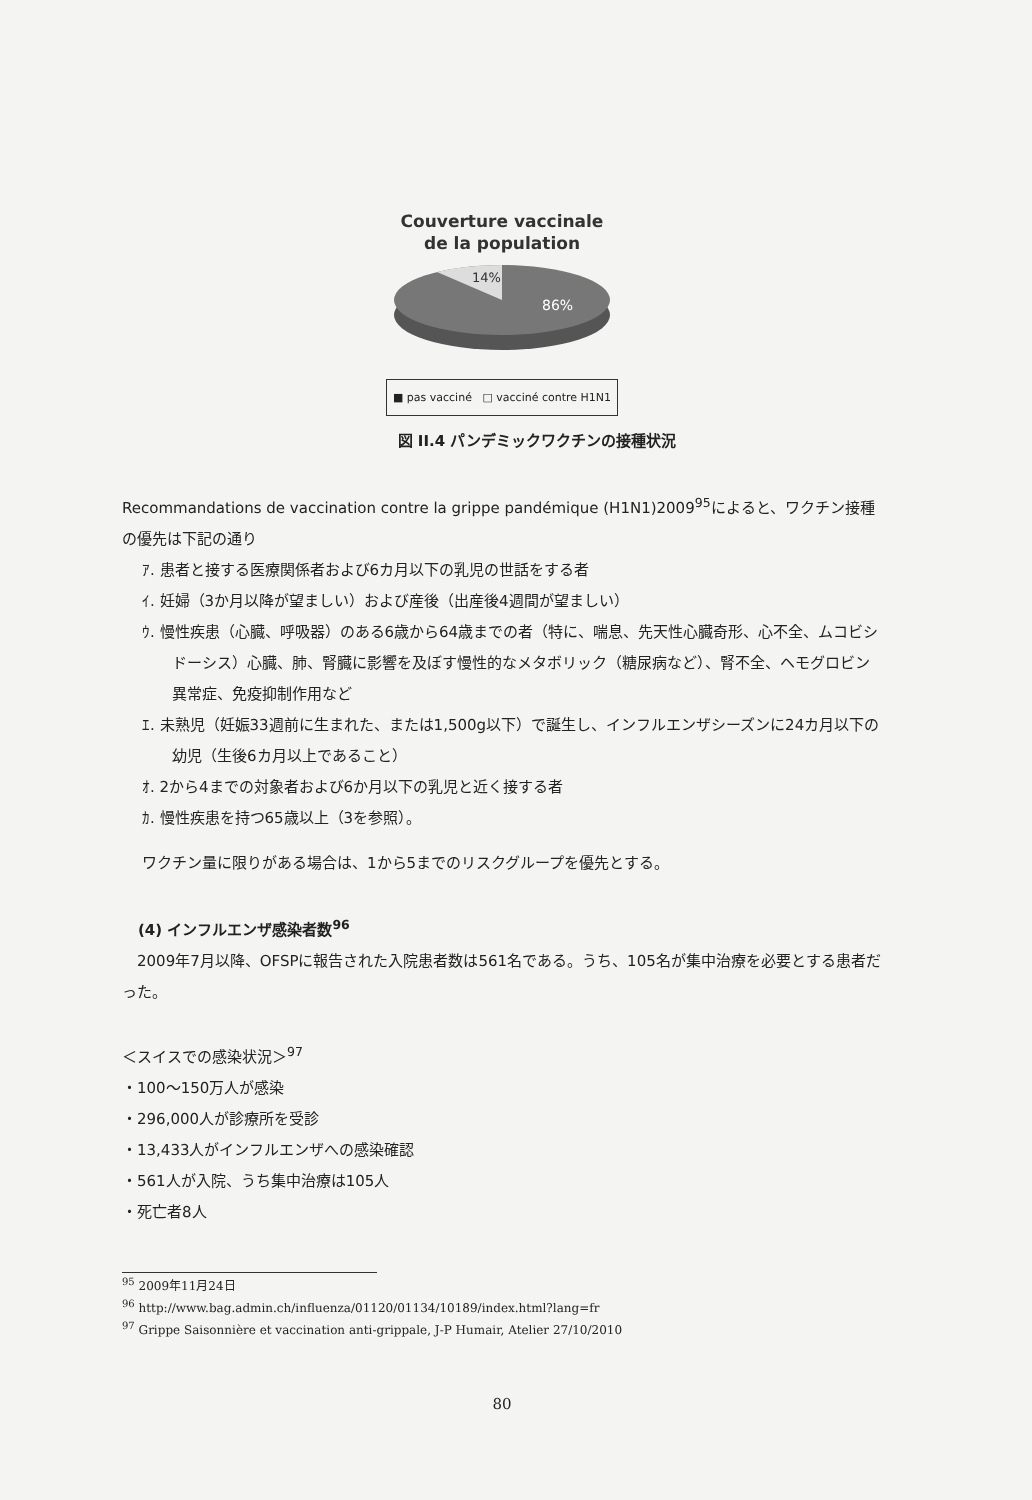Couverture vaccinale
de la population
14%
86%
■ pas vacciné □ vacciné contre H1N1
図 II.4 パンデミックワクチンの接種状況
Recommandations de vaccination contre la grippe pandémique (H1N1)2009<sup>95</sup>によると、ワクチン接種の優先は下記の通り
ｱ. 患者と接する医療関係者および6カ月以下の乳児の世話をする者
ｲ. 妊婦（3か月以降が望ましい）および産後（出産後4週間が望ましい）
ｳ. 慢性疾患（心臓、呼吸器）のある6歳から64歳までの者（特に、喘息、先天性心臓奇形、心不全、ムコビシドーシス）心臓、肺、腎臓に影響を及ぼす慢性的なメタボリック（糖尿病など）、腎不全、ヘモグロビン異常症、免疫抑制作用など
ｴ. 未熟児（妊娠33週前に生まれた、または1,500g以下）で誕生し、インフルエンザシーズンに24カ月以下の幼児（生後6カ月以上であること）
ｵ. 2から4までの対象者および6か月以下の乳児と近く接する者
ｶ. 慢性疾患を持つ65歳以上（3を参照）。
ワクチン量に限りがある場合は、1から5までのリスクグループを優先とする。
(4) インフルエンザ感染者数<sup>96</sup>
　2009年7月以降、OFSPに報告された入院患者数は561名である。うち、105名が集中治療を必要とする患者だった。
＜スイスでの感染状況＞<sup>97</sup>
・100〜150万人が感染
・296,000人が診療所を受診
・13,433人がインフルエンザへの感染確認
・561人が入院、うち集中治療は105人
・死亡者8人
<sup>95</sup> 2009年11月24日
<sup>96</sup> http://www.bag.admin.ch/influenza/01120/01134/10189/index.html?lang=fr
<sup>97</sup> Grippe Saisonnière et vaccination anti-grippale, J-P Humair, Atelier 27/10/2010
80